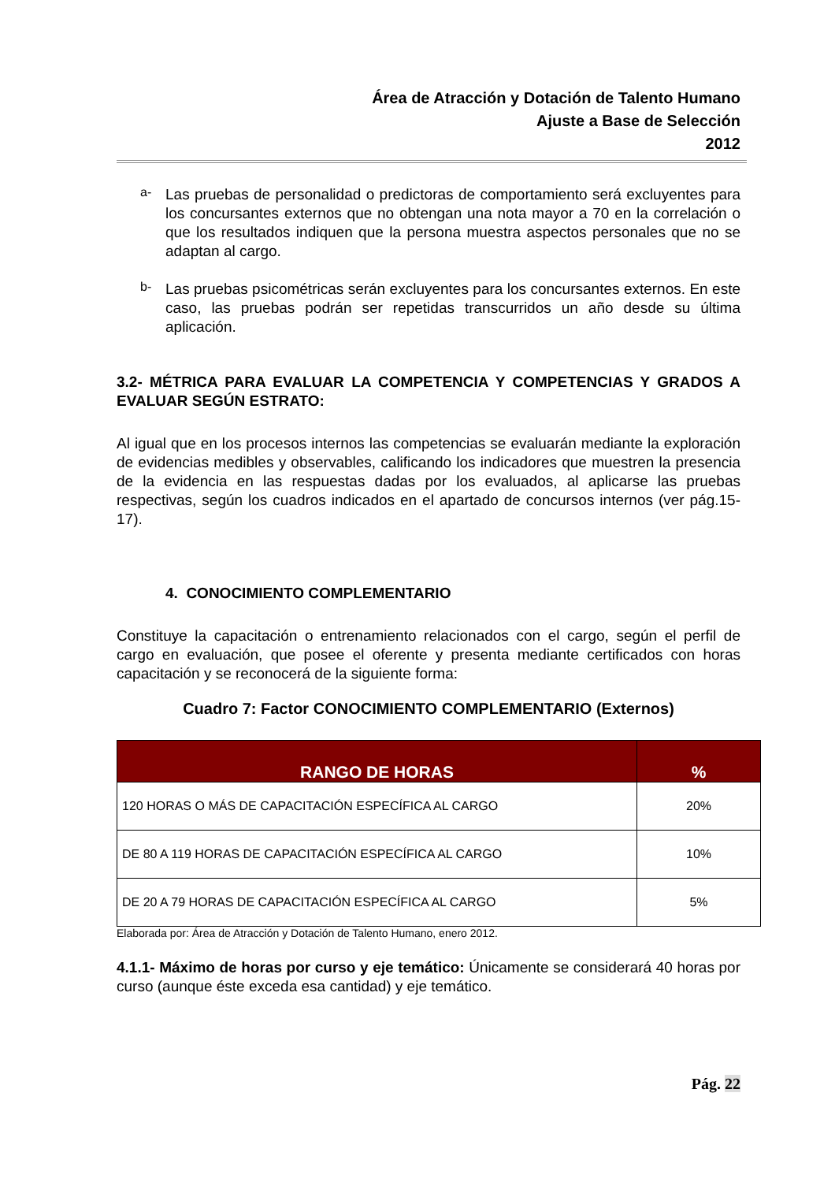Área de Atracción y Dotación de Talento Humano
Ajuste a Base de Selección
2012
a-
Las pruebas de personalidad o predictoras de comportamiento será excluyentes para los concursantes externos que no obtengan una nota mayor a 70 en la correlación o que los resultados indiquen que la persona muestra aspectos personales que no se adaptan al cargo.
b-
Las pruebas psicométricas serán excluyentes para los concursantes externos. En este caso, las pruebas podrán ser repetidas transcurridos un año desde su última aplicación.
3.2- MÉTRICA PARA EVALUAR LA COMPETENCIA Y COMPETENCIAS Y GRADOS A EVALUAR SEGÚN ESTRATO:
Al igual que en los procesos internos las competencias se evaluarán mediante la exploración de evidencias medibles y observables, calificando los indicadores que muestren la presencia de la evidencia en las respuestas dadas por los evaluados, al aplicarse las pruebas respectivas, según los cuadros indicados en el apartado de concursos internos (ver pág.15-17).
4. CONOCIMIENTO COMPLEMENTARIO
Constituye la capacitación o entrenamiento relacionados con el cargo, según el perfil de cargo en evaluación, que posee el oferente y presenta mediante certificados con horas capacitación y se reconocerá de la siguiente forma:
Cuadro 7: Factor CONOCIMIENTO COMPLEMENTARIO (Externos)
| RANGO DE HORAS | % |
| --- | --- |
| 120 HORAS O MÁS DE CAPACITACIÓN ESPECÍFICA AL CARGO | 20% |
| DE 80 A 119 HORAS DE CAPACITACIÓN ESPECÍFICA AL CARGO | 10% |
| DE 20 A 79 HORAS DE CAPACITACIÓN ESPECÍFICA AL CARGO | 5% |
Elaborada por: Área de Atracción y Dotación de Talento Humano, enero 2012.
4.1.1- Máximo de horas por curso y eje temático: Únicamente se considerará 40 horas por curso (aunque éste exceda esa cantidad) y eje temático.
Pág. 22